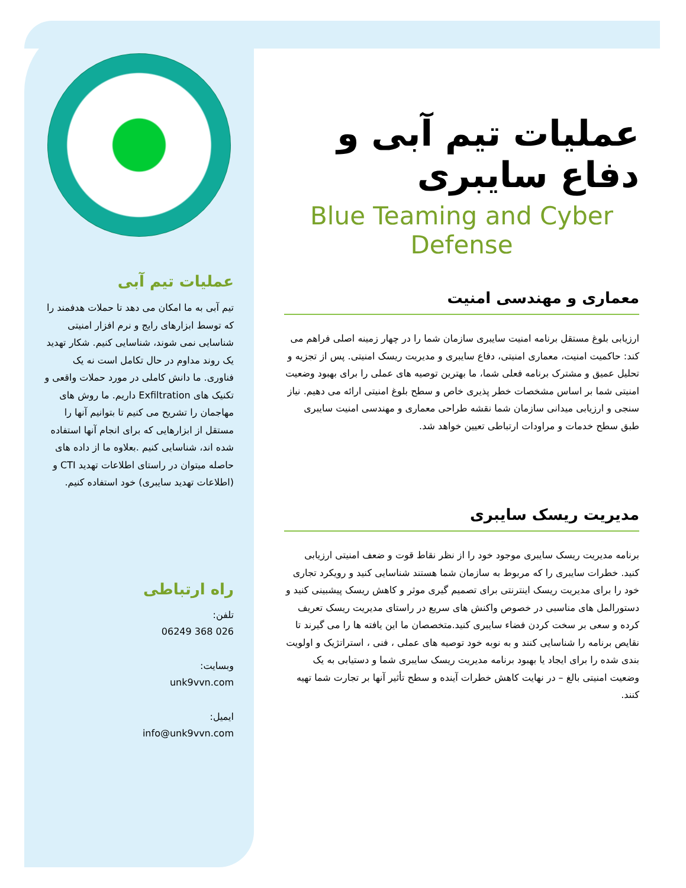عملیات تیم آبی
تیم آبی به ما امکان می دهد تا حملات هدفمند را که توسط ابزارهای رایج و نرم افزار امنیتی شناسایی نمی شوند، شناسایی کنیم. شکار تهدید یک روند مداوم در حال تکامل است نه یک فناوری. ما دانش کاملی در مورد حملات واقعی و تکنیک های Exfiltration داریم. ما روش های مهاجمان را تشریح می کنیم تا بتوانیم آنها را مستقل از ابزارهایی که برای انجام آنها استفاده شده اند، شناسایی کنیم .بعلاوه ما از داده های حاصله میتوان در راستای اطلاعات تهدید CTI و (اطلاعات تهدید سایبری) خود استفاده کنیم.
راه ارتباطی
تلفن:
026 368 06249
وبسایت:
unk9vvn.com
ایمیل:
info@unk9vvn.com
عملیات تیم آبی و دفاع سایبری
Blue Teaming and Cyber Defense
معماری و مهندسی امنیت
ارزیابی بلوغ مستقل برنامه امنیت سایبری سازمان شما را در چهار زمینه اصلی فراهم می کند: حاکمیت امنیت، معماری امنیتی، دفاع سایبری و مدیریت ریسک امنیتی. پس از تجزیه و تحلیل عمیق و مشترک برنامه فعلی شما، ما بهترین توصیه های عملی را برای بهبود وضعیت امنیتی شما بر اساس مشخصات خطر پذیری خاص و سطح بلوغ امنیتی ارائه می دهیم. نیاز سنجی و ارزیابی میدانی سازمان شما نقشه طراحی معماری و مهندسی امنیت سایبری طبق سطح خدمات و مراودات ارتباطی تعیین خواهد شد.
مدیریت ریسک سایبری
برنامه مدیریت ریسک سایبری موجود خود را از نظر نقاط قوت و ضعف امنیتی ارزیابی کنید. خطرات سایبری را که مربوط به سازمان شما هستند شناسایی کنید و رویکرد تجاری خود را برای مدیریت ریسک اینترنتی برای تصمیم گیری موثر و کاهش ریسک پیشبینی کنید و دستورالمل های مناسبی در خصوص واکنش های سریع در راستای مدیریت ریسک تعریف کرده و سعی بر سخت کردن فضاء سایبری کنید.متخصصان ما این یافته ها را می گیرند تا نقایص برنامه را شناسایی کنند و به نوبه خود توصیه های عملی ، فنی ، استراتژیک و اولویت بندی شده را برای ایجاد یا بهبود برنامه مدیریت ریسک سایبری شما و دستیابی به یک وضعیت امنیتی بالغ – در نهایت کاهش خطرات آینده و سطح تأثیر آنها بر تجارت شما تهیه کنند.